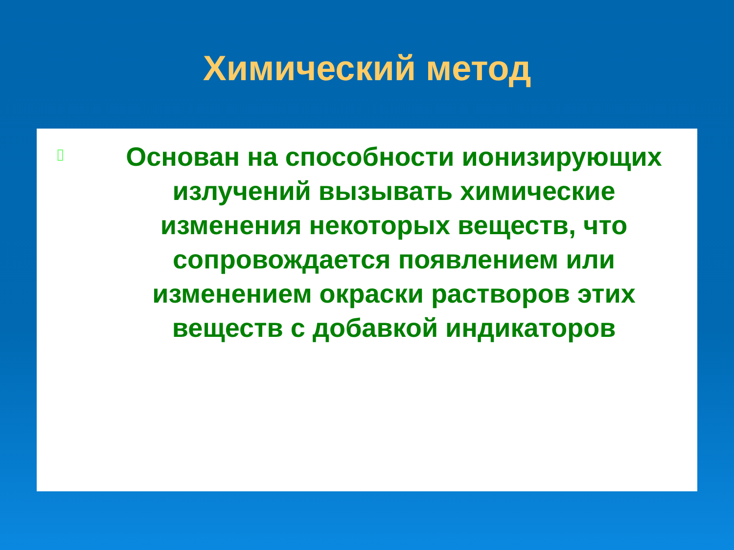Химический метод
▯
Основан на способности ионизирующих излучений вызывать химические изменения некоторых веществ, что сопровождается появлением или изменением окраски растворов этих веществ с добавкой индикаторов